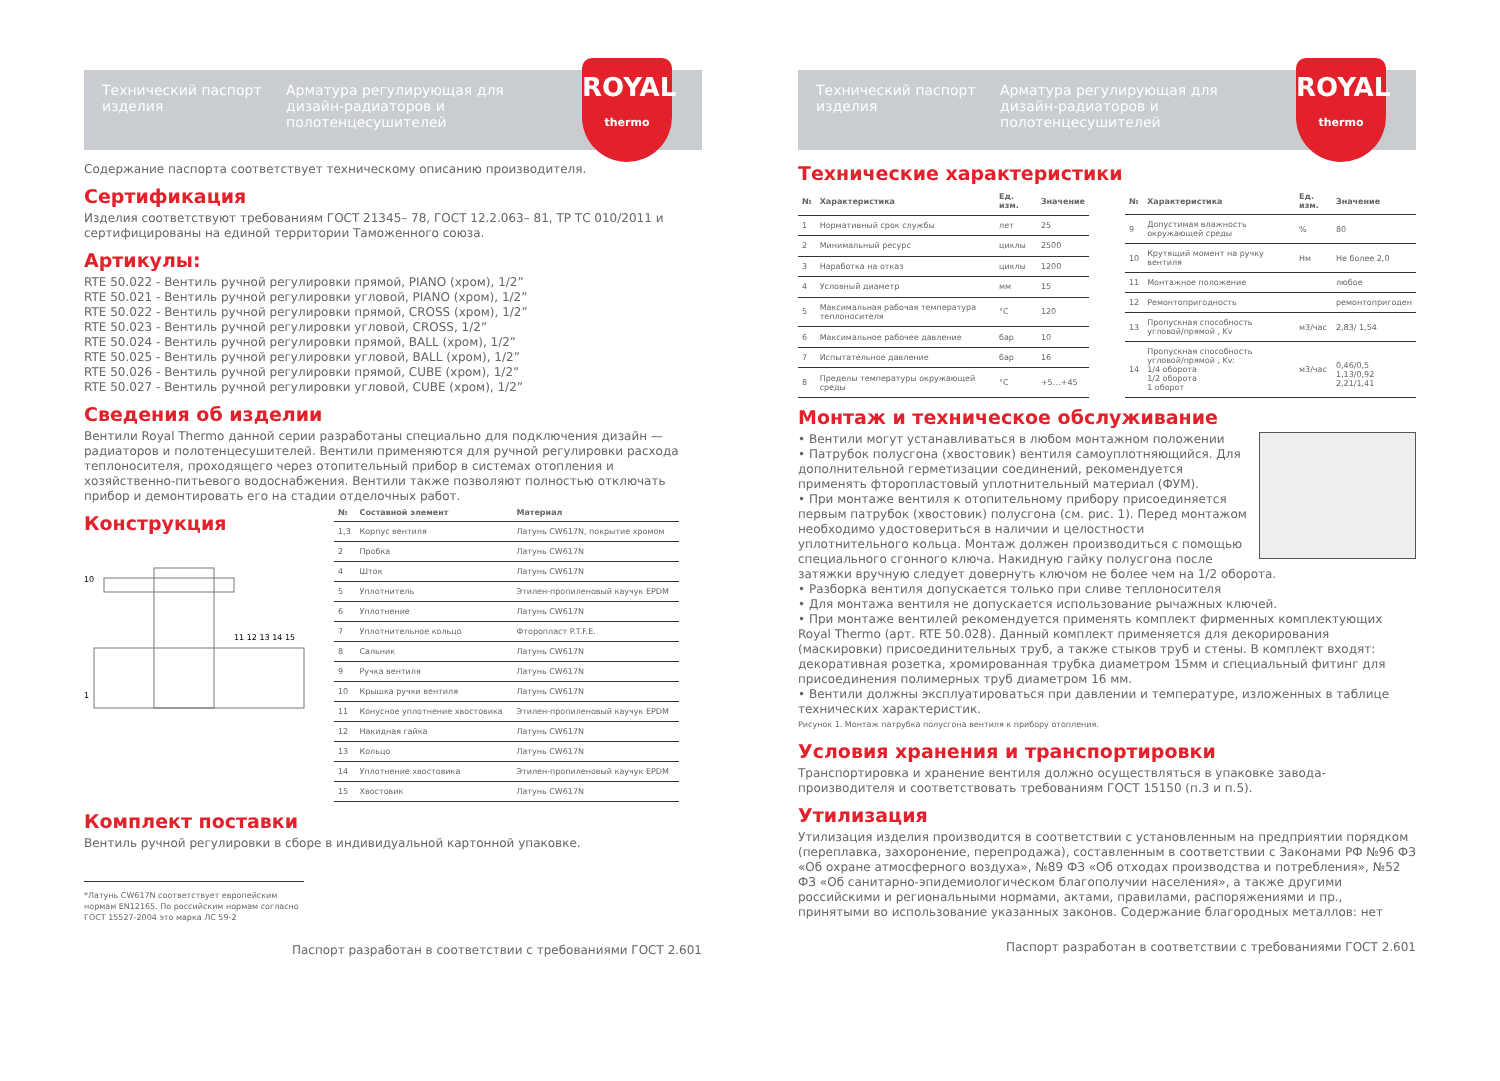Технический паспорт изделия
Арматура регулирующая для дизайн-радиаторов и полотенцесушителей
ROYAL
thermo
Содержание паспорта соответствует техническому описанию производителя.
Сертификация
Изделия соответствуют требованиям ГОСТ 21345– 78, ГОСТ 12.2.063– 81, ТР ТС 010/2011 и сертифицированы на единой территории Таможенного союза.
Артикулы:
RTE 50.022 - Вентиль ручной регулировки прямой, PIANO (хром), 1/2”
RTE 50.021 - Вентиль ручной регулировки угловой, PIANO (хром), 1/2”
RTE 50.022 - Вентиль ручной регулировки прямой, CROSS (хром), 1/2”
RTE 50.023 - Вентиль ручной регулировки угловой, CROSS, 1/2”
RTE 50.024 - Вентиль ручной регулировки прямой, BALL (хром), 1/2”
RTE 50.025 - Вентиль ручной регулировки угловой, BALL (хром), 1/2”
RTE 50.026 - Вентиль ручной регулировки прямой, CUBE (хром), 1/2”
RTE 50.027 - Вентиль ручной регулировки угловой, CUBE (хром), 1/2”
Сведения об изделии
Вентили Royal Thermo данной серии разработаны специально для подключения дизайн — радиаторов и полотенцесушителей. Вентили применяются для ручной регулировки расхода теплоносителя, проходящего через отопительный прибор в системах отопления и хозяйственно-питьевого водоснабжения. Вентили также позволяют полностью отключать прибор и демонтировать его на стадии отделочных работ.
Конструкция
10
1
11 12 13 14 15
| № | Составной элемент | Материал |
| --- | --- | --- |
| 1,3 | Корпус вентиля | Латунь CW617N, покрытие хромом |
| 2 | Пробка | Латунь CW617N |
| 4 | Шток | Латунь CW617N |
| 5 | Уплотнитель | Этилен-пропиленовый каучук EPDM |
| 6 | Уплотнение | Латунь CW617N |
| 7 | Уплотнительное кольцо | Фторопласт P.T.F.E. |
| 8 | Сальник | Латунь CW617N |
| 9 | Ручка вентиля | Латунь CW617N |
| 10 | Крышка ручки вентиля | Латунь CW617N |
| 11 | Конусное уплотнение хвостовика | Этилен-пропиленовый каучук EPDM |
| 12 | Накидная гайка | Латунь CW617N |
| 13 | Кольцо | Латунь CW617N |
| 14 | Уплотнение хвостовика | Этилен-пропиленовый каучук EPDM |
| 15 | Хвостовик | Латунь CW617N |
Комплект поставки
Вентиль ручной регулировки в сборе в индивидуальной картонной упаковке.
*Латунь CW617N соответствует европейским нормам EN12165. По российским нормам согласно ГОСТ 15527-2004 это марка ЛС 59-2
Паспорт разработан в соответствии с требованиями ГОСТ 2.601
Технический паспорт изделия
Арматура регулирующая для дизайн-радиаторов и полотенцесушителей
ROYAL
thermo
Технические характеристики
| № | Характеристика | Ед. изм. | Значение |
| --- | --- | --- | --- |
| 1 | Нормативный срок службы | лет | 25 |
| 2 | Минимальный ресурс | циклы | 2500 |
| 3 | Наработка на отказ | циклы | 1200 |
| 4 | Условный диаметр | мм | 15 |
| 5 | Максимальная рабочая температура теплоносителя | °С | 120 |
| 6 | Максимальное рабочее давление | бар | 10 |
| 7 | Испытательное давление | бар | 16 |
| 8 | Пределы температуры окружающей среды | °С | +5…+45 |
| № | Характеристика | Ед. изм. | Значение |
| --- | --- | --- | --- |
| 9 | Допустимая влажность окружающей среды | % | 80 |
| 10 | Крутящий момент на ручку вентиля | Нм | Не более 2,0 |
| 11 | Монтажное положение | | любое |
| 12 | Ремонтопригодность | | ремонтопригоден |
| 13 | Пропускная способность угловой/прямой , Kv | м3/час | 2,83/ 1,54 |
| 14 | Пропускная способность угловой/прямой , Kv: 1/4 оборота 1/2 оборота 1 оборот | м3/час | 0,46/0,5 1,13/0,92 2,21/1,41 |
Монтаж и техническое обслуживание
• Вентили могут устанавливаться в любом монтажном положении
• Патрубок полусгона (хвостовик) вентиля самоуплотняющийся. Для дополнительной герметизации соединений, рекомендуется применять фторопластовый уплотнительный материал (ФУМ).
• При монтаже вентиля к отопительному прибору присоединяется первым патрубок (хвостовик) полусгона (см. рис. 1). Перед монтажом необходимо удостовериться в наличии и целостности уплотнительного кольца. Монтаж должен производиться с помощью специального сгонного ключа. Накидную гайку полусгона после затяжки вручную следует довернуть ключом не более чем на 1/2 оборота.
• Разборка вентиля допускается только при сливе теплоносителя
• Для монтажа вентиля не допускается использование рычажных ключей.
• При монтаже вентилей рекомендуется применять комплект фирменных комплектующих Royal Thermo (арт. RTE 50.028). Данный комплект применяется для декорирования (маскировки) присоединительных труб, а также стыков труб и стены. В комплект входят: декоративная розетка, хромированная трубка диаметром 15мм и специальный фитинг для присоединения полимерных труб диаметром 16 мм.
• Вентили должны эксплуатироваться при давлении и температуре, изложенных в таблице технических характеристик.
Рисунок 1. Монтаж патрубка полусгона вентиля к прибору отопления.
Условия хранения и транспортировки
Транспортировка и хранение вентиля должно осуществляться в упаковке завода-производителя и соответствовать требованиям ГОСТ 15150 (п.3 и п.5).
Утилизация
Утилизация изделия производится в соответствии с установленным на предприятии порядком (переплавка, захоронение, перепродажа), составленным в соответствии с Законами РФ №96 ФЗ «Об охране атмосферного воздуха», №89 ФЗ «Об отходах производства и потребления», №52 ФЗ «Об санитарно-эпидемиологическом благополучии населения», а также другими российскими и региональными нормами, актами, правилами, распоряжениями и пр., принятыми во использование указанных законов. Содержание благородных металлов: нет
Паспорт разработан в соответствии с требованиями ГОСТ 2.601